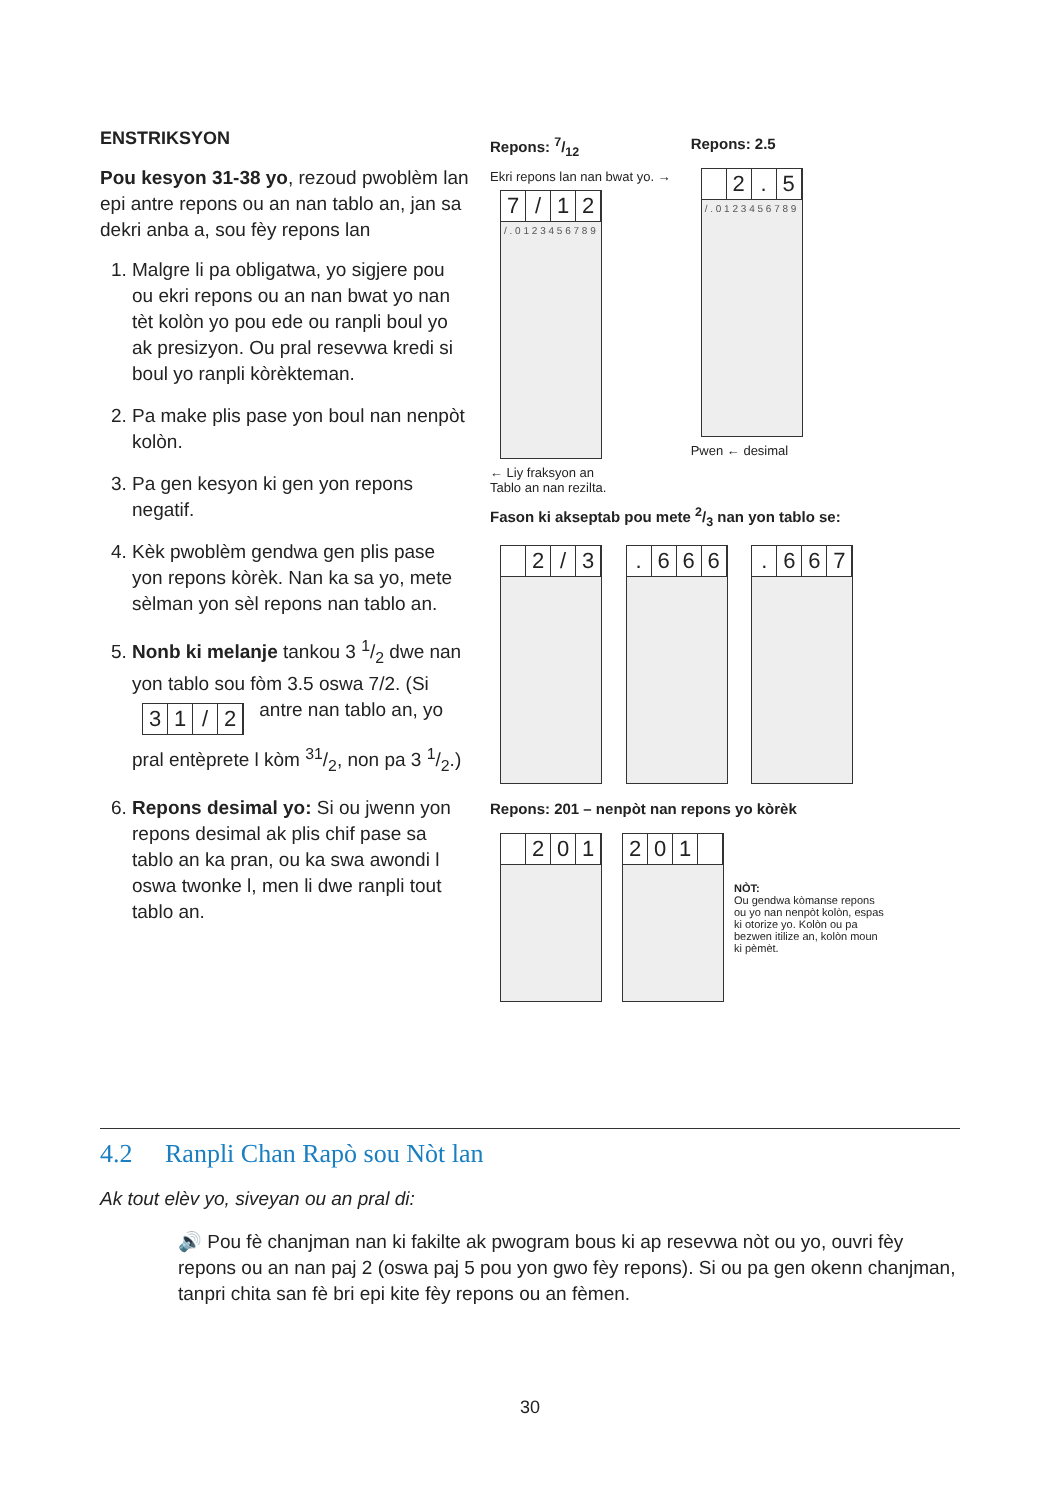ENSTRIKSYON
Pou kesyon 31-38 yo, rezoud pwoblèm lan epi antre repons ou an nan tablo an, jan sa dekri anba a, sou fèy repons lan
1. Malgre li pa obligatwa, yo sigjere pou ou ekri repons ou an nan bwat yo nan tèt kolòn yo pou ede ou ranpli boul yo ak presizyon. Ou pral resevwa kredi si boul yo ranpli kòrèkteman.
2. Pa make plis pase yon boul nan nenpòt kolòn.
3. Pa gen kesyon ki gen yon repons negatif.
4. Kèk pwoblèm gendwa gen plis pase yon repons kòrèk. Nan ka sa yo, mete sèlman yon sèl repons nan tablo an.
5. Nonb ki melanje tankou 3 1/2 dwe nan yon tablo sou fòm 3.5 oswa 7/2. (Si 31 / 2 antre nan tablo an, yo pral entèprete l kòm 31/2, non pa 3 1/2.)
6. Repons desimal yo: Si ou jwenn yon repons desimal ak plis chif pase sa tablo an ka pran, ou ka swa awondi l oswa twonke l, men li dwe ranpli tout tablo an.
Repons: 7/12
Ekri repons lan nan bwat yo. →
7 / 12
/ . 0 1 2 3 4 5 6 7 8 9
← Liy fraksyon an
Tablo an nan rezilta.
Repons: 2.5
2. 5
/ . 0 1 2 3 4 5 6 7 8 9
Pwen ← desimal
Fason ki akseptab pou mete 2/3 nan yon tablo se:
2 / 3 . 666 . 667
Repons: 201 – nenpòt nan repons yo kòrèk
201 201
NÒT:
Ou gendwa kòmanse repons ou yo nan nenpòt kolòn, espas ki otorize yo. Kolòn ou pa bezwen itilize an, kolòn moun ki pèmèt.
4.2 Ranpli Chan Rapò sou Nòt lan
Ak tout elèv yo, siveyan ou an pral di:
🔊 Pou fè chanjman nan ki fakilte ak pwogram bous ki ap resevwa nòt ou yo, ouvri fèy repons ou an nan paj 2 (oswa paj 5 pou yon gwo fèy repons). Si ou pa gen okenn chanjman, tanpri chita san fè bri epi kite fèy repons ou an fèmen.
30